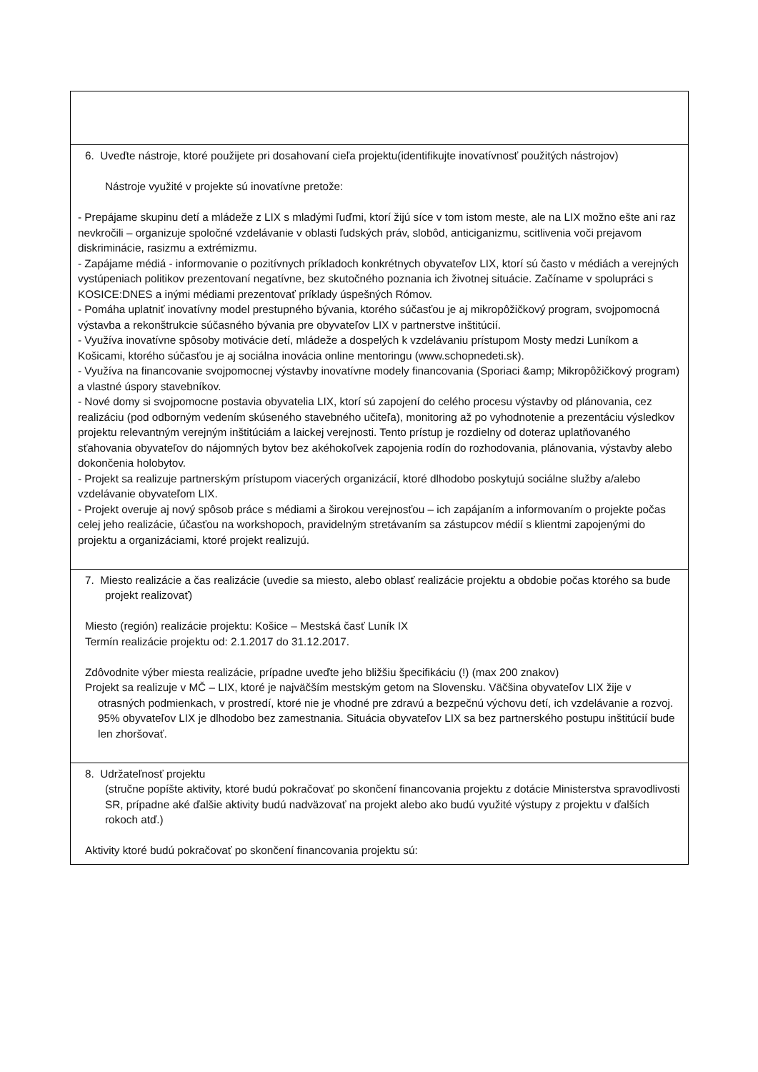| 6. Uveďte nástroje, ktoré použijete pri dosahovaní cieľa projektu(identifikujte inovatívnosť použitých nástrojov) Nástroje využité v projekte sú inovatívne pretože: - Prepájame skupinu detí a mládeže z LIX s mladými ľuďmi, ktorí žijú síce v tom istom meste, ale na LIX možno ešte ani raz nevkročili – organizuje spoločné vzdelávanie v oblasti ľudských práv, slobôd, anticiganizmu, scitlivenia voči prejavom diskriminácie, rasizmu a extrémizmu. - Zapájame médiá - informovanie o pozitívnych príkladoch konkrétnych obyvateľov LIX, ktorí sú často v médiách a verejných vystúpeniach politikov prezentovaní negatívne, bez skutočného poznania ich životnej situácie. Začíname v spolupráci s KOSICE:DNES a inými médiami prezentovať príklady úspešných Rómov. - Pomáha uplatniť inovatívny model prestupného bývania, ktorého súčasťou je aj mikropôžičkový program, svojpomocná výstavba a rekonštrukcie súčasného bývania pre obyvateľov LIX v partnerstve inštitúcií. - Využíva inovatívne spôsoby motivácie detí, mládeže a dospelých k vzdelávaniu prístupom Mosty medzi Luníkom a Košicami, ktorého súčasťou je aj sociálna inovácia online mentoringu (www.schopnedeti.sk). - Využíva na financovanie svojpomocnej výstavby inovatívne modely financovania (Sporiaci &amp; Mikropôžičkový program) a vlastné úspory stavebníkov. - Nové domy si svojpomocne postavia obyvatelia LIX, ktorí sú zapojení do celého procesu výstavby od plánovania, cez realizáciu (pod odborným vedením skúseného stavebného učiteľa), monitoring až po vyhodnotenie a prezentáciu výsledkov projektu relevantným verejným inštitúciám a laickej verejnosti. Tento prístup je rozdielny od doteraz uplatňovaného sťahovania obyvateľov do nájomných bytov bez akéhokoľvek zapojenia rodín do rozhodovania, plánovania, výstavby alebo dokončenia holobytov. - Projekt sa realizuje partnerským prístupom viacerých organizácií, ktoré dlhodobo poskytujú sociálne služby a/alebo vzdelávanie obyvateľom LIX. - Projekt overuje aj nový spôsob práce s médiami a širokou verejnosťou – ich zapájaním a informovaním o projekte počas celej jeho realizácie, účasťou na workshopoch, pravidelným stretávaním sa zástupcov médií s klientmi zapojenými do projektu a organizáciami, ktoré projekt realizujú. |
| 7. Miesto realizácie a čas realizácie (uvedie sa miesto, alebo oblasť realizácie projektu a obdobie počas ktorého sa bude projekt realizovať) Miesto (región) realizácie projektu: Košice – Mestská časť Luník IX Termín realizácie projektu od: 2.1.2017 do 31.12.2017. Zdôvodnite výber miesta realizácie, prípadne uveďte jeho bližšiu špecifikáciu (!) (max 200 znakov) Projekt sa realizuje v MČ – LIX, ktoré je najväčším mestským getom na Slovensku. Väčšina obyvateľov LIX žije v otrasných podmienkach, v prostredí, ktoré nie je vhodné pre zdravú a bezpečnú výchovu detí, ich vzdelávanie a rozvoj. 95% obyvateľov LIX je dlhodobo bez zamestnania. Situácia obyvateľov LIX sa bez partnerského postupu inštitúcií bude len zhoršovať. |
| 8. Udržateľnosť projektu (stručne popíšte aktivity, ktoré budú pokračovať po skončení financovania projektu z dotácie Ministerstva spravodlivosti SR, prípadne aké ďalšie aktivity budú nadväzovať na projekt alebo ako budú využité výstupy z projektu v ďalších rokoch atď.) Aktivity ktoré budú pokračovať po skončení financovania projektu sú: |